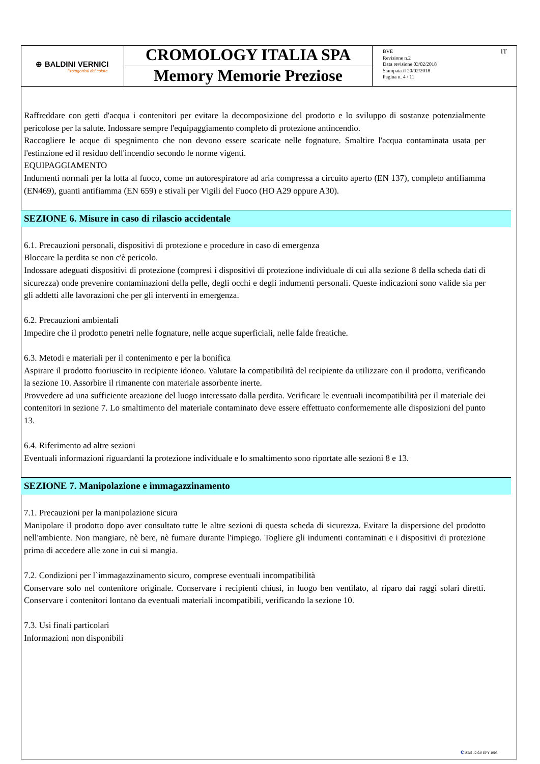⊕ BALDINI VERNICI
Protagonisti del colore
CROMOLOGY ITALIA SPA
Memory Memorie Preziose
BVE
Revisione n.2
Data revisione 03/02/2018
Stampata il 20/02/2018
Pagina n. 4 / 11
IT
Raffreddare con getti d'acqua i contenitori per evitare la decomposizione del prodotto e lo sviluppo di sostanze potenzialmente pericolose per la salute. Indossare sempre l'equipaggiamento completo di protezione antincendio.
Raccogliere le acque di spegnimento che non devono essere scaricate nelle fognature. Smaltire l'acqua contaminata usata per l'estinzione ed il residuo dell'incendio secondo le norme vigenti.
EQUIPAGGIAMENTO
Indumenti normali per la lotta al fuoco, come un autorespiratore ad aria compressa a circuito aperto (EN 137), completo antifiamma (EN469), guanti antifiamma (EN 659) e stivali per Vigili del Fuoco (HO A29 oppure A30).
SEZIONE 6. Misure in caso di rilascio accidentale
6.1. Precauzioni personali, dispositivi di protezione e procedure in caso di emergenza
Bloccare la perdita se non c'è pericolo.
Indossare adeguati dispositivi di protezione (compresi i dispositivi di protezione individuale di cui alla sezione 8 della scheda dati di sicurezza) onde prevenire contaminazioni della pelle, degli occhi e degli indumenti personali. Queste indicazioni sono valide sia per gli addetti alle lavorazioni che per gli interventi in emergenza.
6.2. Precauzioni ambientali
Impedire che il prodotto penetri nelle fognature, nelle acque superficiali, nelle falde freatiche.
6.3. Metodi e materiali per il contenimento e per la bonifica
Aspirare il prodotto fuoriuscito in recipiente idoneo. Valutare la compatibilità del recipiente da utilizzare con il prodotto, verificando la sezione 10. Assorbire il rimanente con materiale assorbente inerte.
Provvedere ad una sufficiente areazione del luogo interessato dalla perdita. Verificare le eventuali incompatibilità per il materiale dei contenitori in sezione 7. Lo smaltimento del materiale contaminato deve essere effettuato conformemente alle disposizioni del punto 13.
6.4. Riferimento ad altre sezioni
Eventuali informazioni riguardanti la protezione individuale e lo smaltimento sono riportate alle sezioni 8 e 13.
SEZIONE 7. Manipolazione e immagazzinamento
7.1. Precauzioni per la manipolazione sicura
Manipolare il prodotto dopo aver consultato tutte le altre sezioni di questa scheda di sicurezza. Evitare la dispersione del prodotto nell'ambiente. Non mangiare, nè bere, nè fumare durante l'impiego. Togliere gli indumenti contaminati e i dispositivi di protezione prima di accedere alle zone in cui si mangia.
7.2. Condizioni per l`immagazzinamento sicuro, comprese eventuali incompatibilità
Conservare solo nel contenitore originale. Conservare i recipienti chiusi, in luogo ben ventilato, al riparo dai raggi solari diretti. Conservare i contenitori lontano da eventuali materiali incompatibili, verificando la sezione 10.
7.3. Usi finali particolari
Informazioni non disponibili
e iSDS 12.0.0 EPY 1003